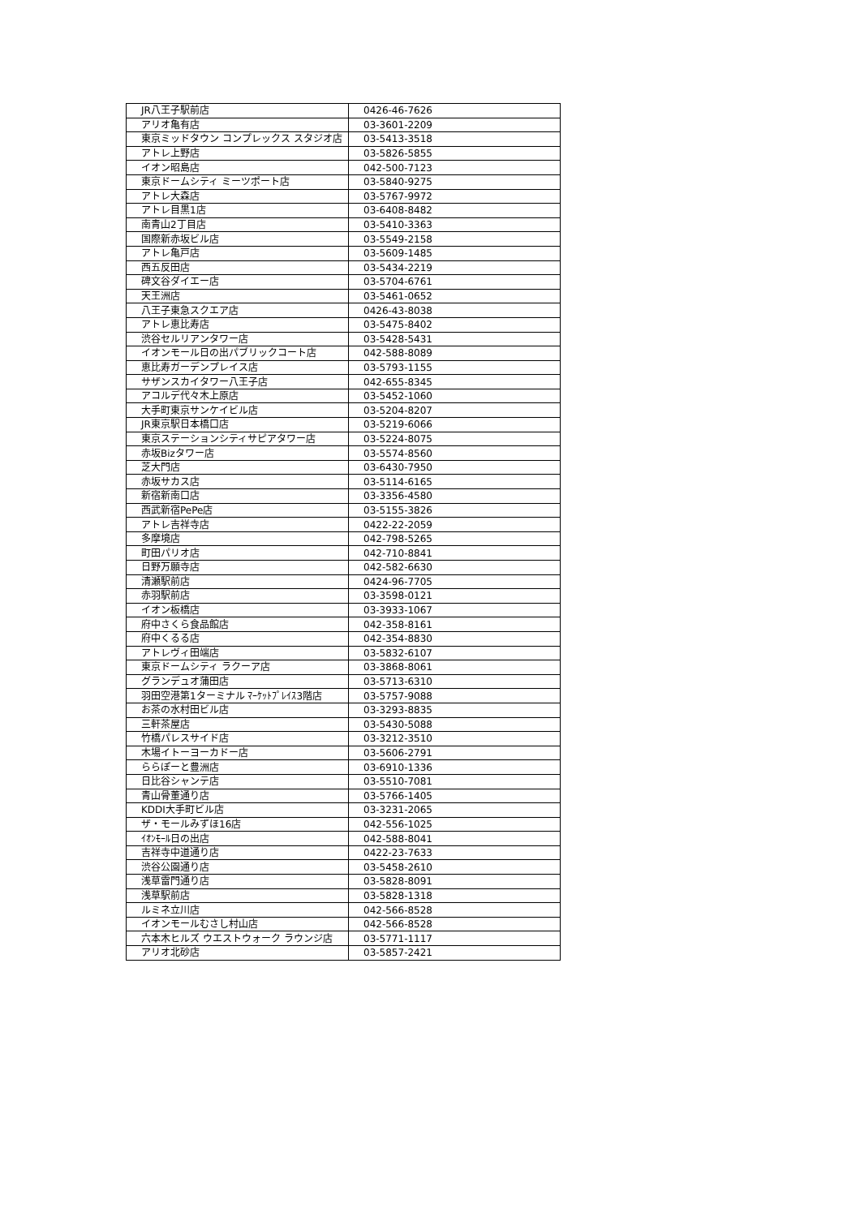| JR八王子駅前店 | 0426-46-7626 |
| アリオ亀有店 | 03-3601-2209 |
| 東京ミッドタウン コンプレックス スタジオ店 | 03-5413-3518 |
| アトレ上野店 | 03-5826-5855 |
| イオン昭島店 | 042-500-7123 |
| 東京ドームシティ ミーツポート店 | 03-5840-9275 |
| アトレ大森店 | 03-5767-9972 |
| アトレ目黒1店 | 03-6408-8482 |
| 南青山2丁目店 | 03-5410-3363 |
| 国際新赤坂ビル店 | 03-5549-2158 |
| アトレ亀戸店 | 03-5609-1485 |
| 西五反田店 | 03-5434-2219 |
| 碑文谷ダイエー店 | 03-5704-6761 |
| 天王洲店 | 03-5461-0652 |
| 八王子東急スクエア店 | 0426-43-8038 |
| アトレ恵比寿店 | 03-5475-8402 |
| 渋谷セルリアンタワー店 | 03-5428-5431 |
| イオンモール日の出パブリックコート店 | 042-588-8089 |
| 恵比寿ガーデンプレイス店 | 03-5793-1155 |
| サザンスカイタワー八王子店 | 042-655-8345 |
| アコルデ代々木上原店 | 03-5452-1060 |
| 大手町東京サンケイビル店 | 03-5204-8207 |
| JR東京駅日本橋口店 | 03-5219-6066 |
| 東京ステーションシティサピアタワー店 | 03-5224-8075 |
| 赤坂Bizタワー店 | 03-5574-8560 |
| 芝大門店 | 03-6430-7950 |
| 赤坂サカス店 | 03-5114-6165 |
| 新宿新南口店 | 03-3356-4580 |
| 西武新宿PePe店 | 03-5155-3826 |
| アトレ吉祥寺店 | 0422-22-2059 |
| 多摩境店 | 042-798-5265 |
| 町田パリオ店 | 042-710-8841 |
| 日野万願寺店 | 042-582-6630 |
| 清瀬駅前店 | 0424-96-7705 |
| 赤羽駅前店 | 03-3598-0121 |
| イオン板橋店 | 03-3933-1067 |
| 府中さくら食品館店 | 042-358-8161 |
| 府中くるる店 | 042-354-8830 |
| アトレヴィ田端店 | 03-5832-6107 |
| 東京ドームシティ ラクーア店 | 03-3868-8061 |
| グランデュオ蒲田店 | 03-5713-6310 |
| 羽田空港第1ターミナル ﾏｰｹｯﾄﾌﾟﾚｲｽ3階店 | 03-5757-9088 |
| お茶の水村田ビル店 | 03-3293-8835 |
| 三軒茶屋店 | 03-5430-5088 |
| 竹橋パレスサイド店 | 03-3212-3510 |
| 木場イトーヨーカドー店 | 03-5606-2791 |
| ららぽーと豊洲店 | 03-6910-1336 |
| 日比谷シャンテ店 | 03-5510-7081 |
| 青山骨董通り店 | 03-5766-1405 |
| KDDI大手町ビル店 | 03-3231-2065 |
| ザ・モールみずほ16店 | 042-556-1025 |
| ｲｵﾝﾓｰﾙ日の出店 | 042-588-8041 |
| 吉祥寺中道通り店 | 0422-23-7633 |
| 渋谷公園通り店 | 03-5458-2610 |
| 浅草雷門通り店 | 03-5828-8091 |
| 浅草駅前店 | 03-5828-1318 |
| ルミネ立川店 | 042-566-8528 |
| イオンモールむさし村山店 | 042-566-8528 |
| 六本木ヒルズ ウエストウォーク ラウンジ店 | 03-5771-1117 |
| アリオ北砂店 | 03-5857-2421 |